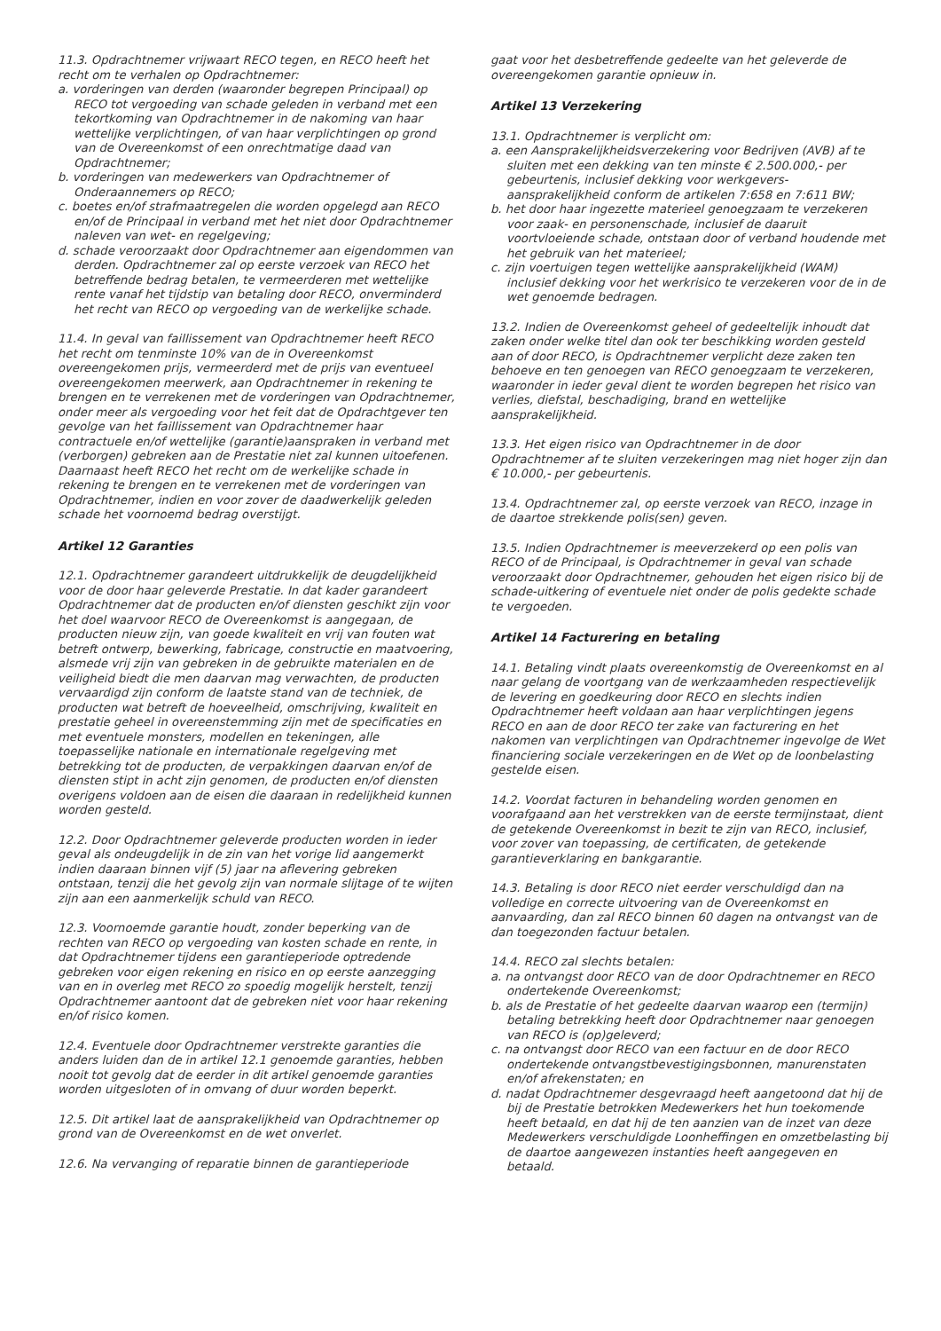11.3. Opdrachtnemer vrijwaart RECO tegen, en RECO heeft het recht om te verhalen op Opdrachtnemer:
a. vorderingen van derden (waaronder begrepen Principaal) op RECO tot vergoeding van schade geleden in verband met een tekortkoming van Opdrachtnemer in de nakoming van haar wettelijke verplichtingen, of van haar verplichtingen op grond van de Overeenkomst of een onrechtmatige daad van Opdrachtnemer;
b. vorderingen van medewerkers van Opdrachtnemer of Onderaannemers op RECO;
c. boetes en/of strafmaatregelen die worden opgelegd aan RECO en/of de Principaal in verband met het niet door Opdrachtnemer naleven van wet- en regelgeving;
d. schade veroorzaakt door Opdrachtnemer aan eigendommen van derden. Opdrachtnemer zal op eerste verzoek van RECO het betreffende bedrag betalen, te vermeerderen met wettelijke rente vanaf het tijdstip van betaling door RECO, onverminderd het recht van RECO op vergoeding van de werkelijke schade.
11.4. In geval van faillissement van Opdrachtnemer heeft RECO het recht om tenminste 10% van de in Overeenkomst overeengekomen prijs, vermeerderd met de prijs van eventueel overeengekomen meerwerk, aan Opdrachtnemer in rekening te brengen en te verrekenen met de vorderingen van Opdrachtnemer, onder meer als vergoeding voor het feit dat de Opdrachtgever ten gevolge van het faillissement van Opdrachtnemer haar contractuele en/of wettelijke (garantie)aanspraken in verband met (verborgen) gebreken aan de Prestatie niet zal kunnen uitoefenen. Daarnaast heeft RECO het recht om de werkelijke schade in rekening te brengen en te verrekenen met de vorderingen van Opdrachtnemer, indien en voor zover de daadwerkelijk geleden schade het voornoemd bedrag overstijgt.
Artikel 12 Garanties
12.1. Opdrachtnemer garandeert uitdrukkelijk de deugdelijkheid voor de door haar geleverde Prestatie. In dat kader garandeert Opdrachtnemer dat de producten en/of diensten geschikt zijn voor het doel waarvoor RECO de Overeenkomst is aangegaan, de producten nieuw zijn, van goede kwaliteit en vrij van fouten wat betreft ontwerp, bewerking, fabricage, constructie en maatvoering, alsmede vrij zijn van gebreken in de gebruikte materialen en de veiligheid biedt die men daarvan mag verwachten, de producten vervaardigd zijn conform de laatste stand van de techniek, de producten wat betreft de hoeveelheid, omschrijving, kwaliteit en prestatie geheel in overeenstemming zijn met de specificaties en met eventuele monsters, modellen en tekeningen, alle toepasselijke nationale en internationale regelgeving met betrekking tot de producten, de verpakkingen daarvan en/of de diensten stipt in acht zijn genomen, de producten en/of diensten overigens voldoen aan de eisen die daaraan in redelijkheid kunnen worden gesteld.
12.2. Door Opdrachtnemer geleverde producten worden in ieder geval als ondeugdelijk in de zin van het vorige lid aangemerkt indien daaraan binnen vijf (5) jaar na aflevering gebreken ontstaan, tenzij die het gevolg zijn van normale slijtage of te wijten zijn aan een aanmerkelijk schuld van RECO.
12.3. Voornoemde garantie houdt, zonder beperking van de rechten van RECO op vergoeding van kosten schade en rente, in dat Opdrachtnemer tijdens een garantieperiode optredende gebreken voor eigen rekening en risico en op eerste aanzegging van en in overleg met RECO zo spoedig mogelijk herstelt, tenzij Opdrachtnemer aantoont dat de gebreken niet voor haar rekening en/of risico komen.
12.4. Eventuele door Opdrachtnemer verstrekte garanties die anders luiden dan de in artikel 12.1 genoemde garanties, hebben nooit tot gevolg dat de eerder in dit artikel genoemde garanties worden uitgesloten of in omvang of duur worden beperkt.
12.5. Dit artikel laat de aansprakelijkheid van Opdrachtnemer op grond van de Overeenkomst en de wet onverlet.
12.6. Na vervanging of reparatie binnen de garantieperiode
gaat voor het desbetreffende gedeelte van het geleverde de overeengekomen garantie opnieuw in.
Artikel 13 Verzekering
13.1. Opdrachtnemer is verplicht om:
a. een Aansprakelijkheidsverzekering voor Bedrijven (AVB) af te sluiten met een dekking van ten minste € 2.500.000,- per gebeurtenis, inclusief dekking voor werkgevers- aansprakelijkheid conform de artikelen 7:658 en 7:611 BW;
b. het door haar ingezette materieel genoegzaam te verzekeren voor zaak- en personenschade, inclusief de daaruit voortvloeiende schade, ontstaan door of verband houdende met het gebruik van het materieel;
c. zijn voertuigen tegen wettelijke aansprakelijkheid (WAM) inclusief dekking voor het werkrisico te verzekeren voor de in de wet genoemde bedragen.
13.2. Indien de Overeenkomst geheel of gedeeltelijk inhoudt dat zaken onder welke titel dan ook ter beschikking worden gesteld aan of door RECO, is Opdrachtnemer verplicht deze zaken ten behoeve en ten genoegen van RECO genoegzaam te verzekeren, waaronder in ieder geval dient te worden begrepen het risico van verlies, diefstal, beschadiging, brand en wettelijke aansprakelijkheid.
13.3. Het eigen risico van Opdrachtnemer in de door Opdrachtnemer af te sluiten verzekeringen mag niet hoger zijn dan € 10.000,- per gebeurtenis.
13.4. Opdrachtnemer zal, op eerste verzoek van RECO, inzage in de daartoe strekkende polis(sen) geven.
13.5. Indien Opdrachtnemer is meeverzekerd op een polis van RECO of de Principaal, is Opdrachtnemer in geval van schade veroorzaakt door Opdrachtnemer, gehouden het eigen risico bij de schade-uitkering of eventuele niet onder de polis gedekte schade te vergoeden.
Artikel 14 Facturering en betaling
14.1. Betaling vindt plaats overeenkomstig de Overeenkomst en al naar gelang de voortgang van de werkzaamheden respectievelijk de levering en goedkeuring door RECO en slechts indien Opdrachtnemer heeft voldaan aan haar verplichtingen jegens RECO en aan de door RECO ter zake van facturering en het nakomen van verplichtingen van Opdrachtnemer ingevolge de Wet financiering sociale verzekeringen en de Wet op de loonbelasting gestelde eisen.
14.2. Voordat facturen in behandeling worden genomen en voorafgaand aan het verstrekken van de eerste termijnstaat, dient de getekende Overeenkomst in bezit te zijn van RECO, inclusief, voor zover van toepassing, de certificaten, de getekende garantieverklaring en bankgarantie.
14.3. Betaling is door RECO niet eerder verschuldigd dan na volledige en correcte uitvoering van de Overeenkomst en aanvaarding, dan zal RECO binnen 60 dagen na ontvangst van de dan toegezonden factuur betalen.
14.4. RECO zal slechts betalen:
a. na ontvangst door RECO van de door Opdrachtnemer en RECO ondertekende Overeenkomst;
b. als de Prestatie of het gedeelte daarvan waarop een (termijn) betaling betrekking heeft door Opdrachtnemer naar genoegen van RECO is (op)geleverd;
c. na ontvangst door RECO van een factuur en de door RECO ondertekende ontvangstbevestigingsbonnen, manurenstaten en/of afrekenstaten; en
d. nadat Opdrachtnemer desgevraagd heeft aangetoond dat hij de bij de Prestatie betrokken Medewerkers het hun toekomende heeft betaald, en dat hij de ten aanzien van de inzet van deze Medewerkers verschuldigde Loonheffingen en omzetbelasting bij de daartoe aangewezen instanties heeft aangegeven en betaald.